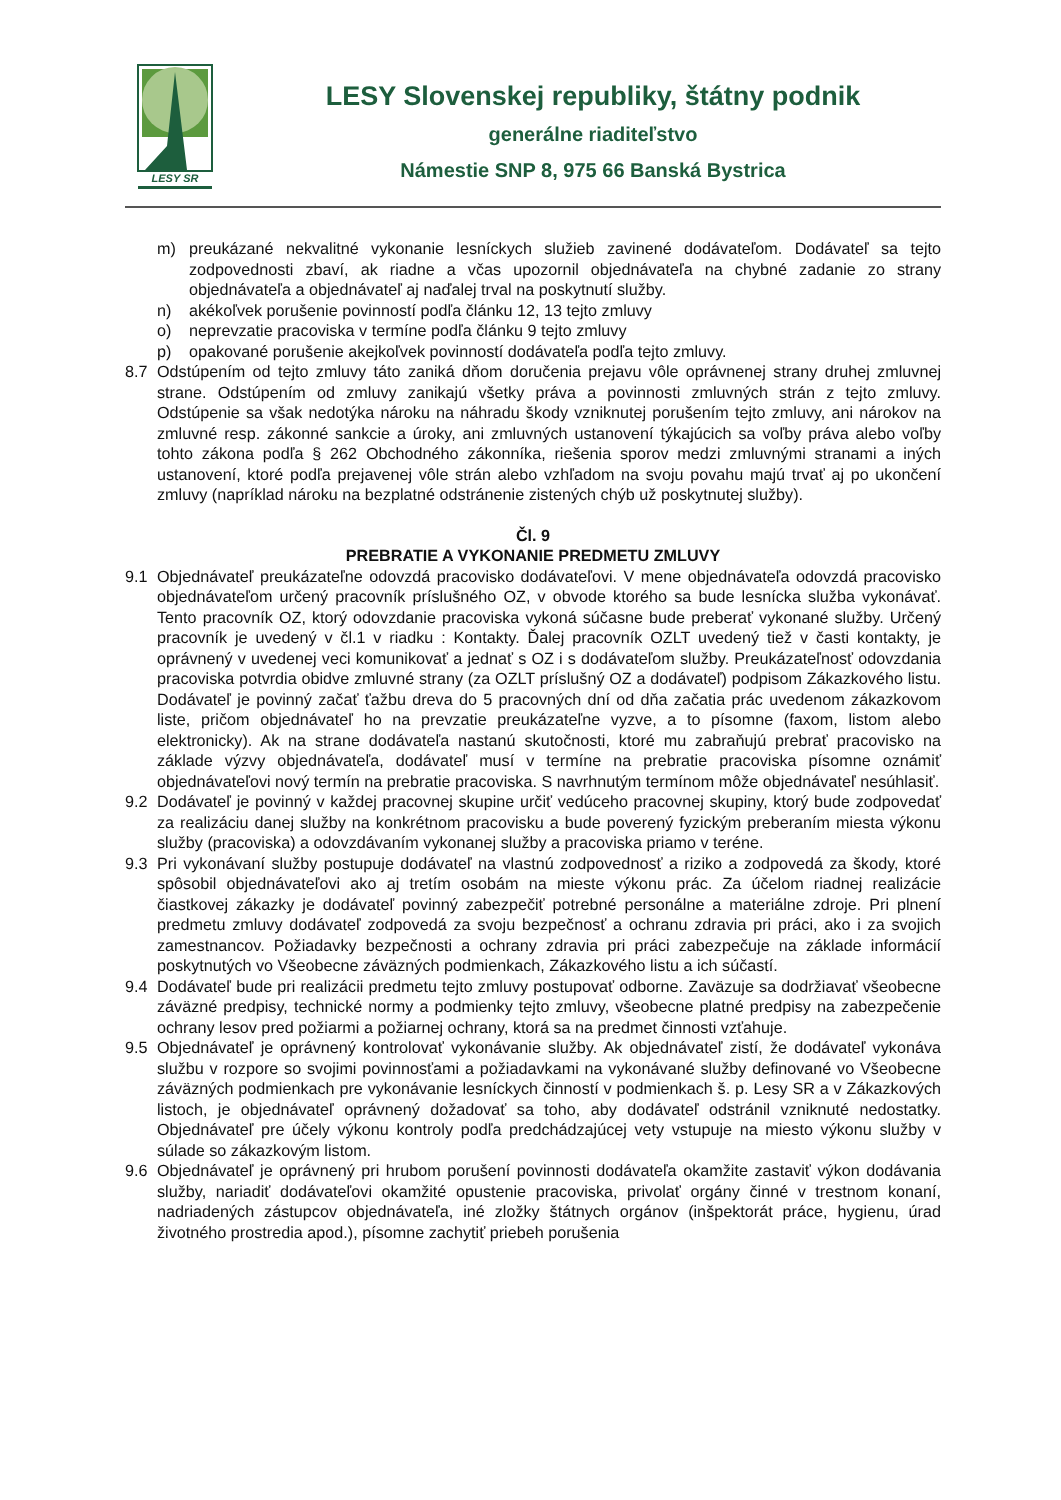LESY SR
LESY Slovenskej republiky, štátny podnik
generálne riaditeľstvo
Námestie SNP 8, 975 66 Banská Bystrica
m) preukázané nekvalitné vykonanie lesníckych služieb zavinené dodávateľom. Dodávateľ sa tejto zodpovednosti zbaví, ak riadne a včas upozornil objednávateľa na chybné zadanie zo strany objednávateľa a objednávateľ aj naďalej trval na poskytnutí služby.
n) akékoľvek porušenie povinností podľa článku 12, 13 tejto zmluvy
o) neprevzatie pracoviska v termíne podľa článku 9 tejto zmluvy
p) opakované porušenie akejkoľvek povinností dodávateľa podľa tejto zmluvy.
8.7 Odstúpením od tejto zmluvy táto zaniká dňom doručenia prejavu vôle oprávnenej strany druhej zmluvnej strane. Odstúpením od zmluvy zanikajú všetky práva a povinnosti zmluvných strán z tejto zmluvy. Odstúpenie sa však nedotýka nároku na náhradu škody vzniknutej porušením tejto zmluvy, ani nárokov na zmluvné resp. zákonné sankcie a úroky, ani zmluvných ustanovení týkajúcich sa voľby práva alebo voľby tohto zákona podľa § 262 Obchodného zákonníka, riešenia sporov medzi zmluvnými stranami a iných ustanovení, ktoré podľa prejavenej vôle strán alebo vzhľadom na svoju povahu majú trvať aj po ukončení zmluvy (napríklad nároku na bezplatné odstránenie zistených chýb už poskytnutej služby).
Čl. 9
PREBRATIE A VYKONANIE PREDMETU ZMLUVY
9.1 Objednávateľ preukázateľne odovzdá pracovisko dodávateľovi. V mene objednávateľa odovzdá pracovisko objednávateľom určený pracovník príslušného OZ, v obvode ktorého sa bude lesnícka služba vykonávať. Tento pracovník OZ, ktorý odovzdanie pracoviska vykoná súčasne bude preberať vykonané služby. Určený pracovník je uvedený v čl.1 v riadku : Kontakty. Ďalej pracovník OZLT uvedený tiež v časti kontakty, je oprávnený v uvedenej veci komunikovať a jednať s OZ i s dodávateľom služby. Preukázateľnosť odovzdania pracoviska potvrdia obidve zmluvné strany (za OZLT príslušný OZ a dodávateľ) podpisom Zákazkového listu. Dodávateľ je povinný začať ťažbu dreva do 5 pracovných dní od dňa začatia prác uvedenom zákazkovom liste, pričom objednávateľ ho na prevzatie preukázateľne vyzve, a to písomne (faxom, listom alebo elektronicky). Ak na strane dodávateľa nastanú skutočnosti, ktoré mu zabraňujú prebrať pracovisko na základe výzvy objednávateľa, dodávateľ musí v termíne na prebratie pracoviska písomne oznámiť objednávateľovi nový termín na prebratie pracoviska. S navrhnutým termínom môže objednávateľ nesúhlasiť.
9.2 Dodávateľ je povinný v každej pracovnej skupine určiť vedúceho pracovnej skupiny, ktorý bude zodpovedať za realizáciu danej služby na konkrétnom pracovisku a bude poverený fyzickým preberaním miesta výkonu služby (pracoviska) a odovzdávaním vykonanej služby a pracoviska priamo v teréne.
9.3 Pri vykonávaní služby postupuje dodávateľ na vlastnú zodpovednosť a riziko a zodpovedá za škody, ktoré spôsobil objednávateľovi ako aj tretím osobám na mieste výkonu prác. Za účelom riadnej realizácie čiastkovej zákazky je dodávateľ povinný zabezpečiť potrebné personálne a materiálne zdroje. Pri plnení predmetu zmluvy dodávateľ zodpovedá za svoju bezpečnosť a ochranu zdravia pri práci, ako i za svojich zamestnancov. Požiadavky bezpečnosti a ochrany zdravia pri práci zabezpečuje na základe informácií poskytnutých vo Všeobecne záväzných podmienkach, Zákazkového listu a ich súčastí.
9.4 Dodávateľ bude pri realizácii predmetu tejto zmluvy postupovať odborne. Zaväzuje sa dodržiavať všeobecne záväzné predpisy, technické normy a podmienky tejto zmluvy, všeobecne platné predpisy na zabezpečenie ochrany lesov pred požiarmi a požiarnej ochrany, ktorá sa na predmet činnosti vzťahuje.
9.5 Objednávateľ je oprávnený kontrolovať vykonávanie služby. Ak objednávateľ zistí, že dodávateľ vykonáva službu v rozpore so svojimi povinnosťami a požiadavkami na vykonávané služby definované vo Všeobecne záväzných podmienkach pre vykonávanie lesníckych činností v podmienkach š. p. Lesy SR a v Zákazkových listoch, je objednávateľ oprávnený dožadovať sa toho, aby dodávateľ odstránil vzniknuté nedostatky. Objednávateľ pre účely výkonu kontroly podľa predchádzajúcej vety vstupuje na miesto výkonu služby v súlade so zákazkovým listom.
9.6 Objednávateľ je oprávnený pri hrubom porušení povinnosti dodávateľa okamžite zastaviť výkon dodávania služby, nariadiť dodávateľovi okamžité opustenie pracoviska, privolať orgány činné v trestnom konaní, nadriadených zástupcov objednávateľa, iné zložky štátnych orgánov (inšpektorát práce, hygienu, úrad životného prostredia apod.), písomne zachytiť priebeh porušenia